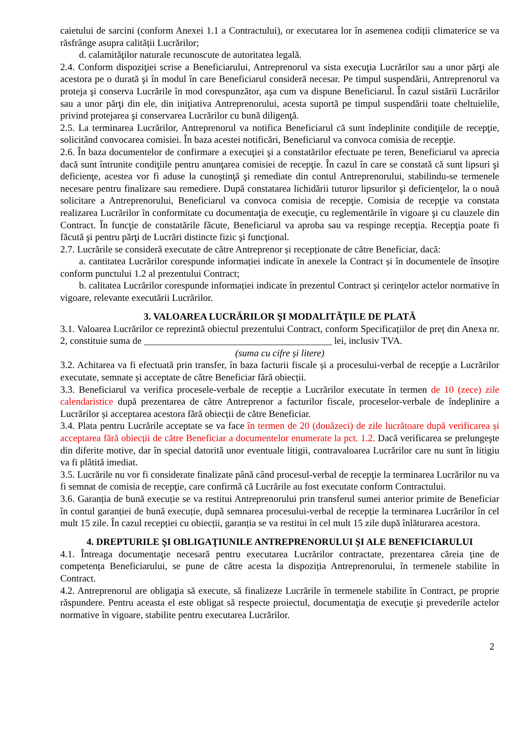caietului de sarcini (conform Anexei 1.1 a Contractului), or executarea lor în asemenea codiții climaterice se va răsfrânge asupra calității Lucrărilor;
d. calamităţilor naturale recunoscute de autoritatea legală.
2.4. Conform dispoziţiei scrise a Beneficiarului, Antreprenorul va sista execuţia Lucrărilor sau a unor părţi ale acestora pe o durată şi în modul în care Beneficiarul consideră necesar. Pe timpul suspendării, Antreprenorul va proteja şi conserva Lucrările în mod corespunzător, aşa cum va dispune Beneficiarul. În cazul sistării Lucrărilor sau a unor părţi din ele, din iniţiativa Antreprenorului, acesta suportă pe timpul suspendării toate cheltuielile, privind protejarea şi conservarea Lucrărilor cu bună diligenţă.
2.5. La terminarea Lucrărilor, Antreprenorul va notifica Beneficiarul că sunt îndeplinite condiţiile de recepţie, solicitând convocarea comisiei. În baza acestei notificări, Beneficiarul va convoca comisia de recepţie.
2.6. În baza documentelor de confirmare a execuţiei şi a constatărilor efectuate pe teren, Beneficiarul va aprecia dacă sunt întrunite condiţiile pentru anunţarea comisiei de recepţie. În cazul în care se constată că sunt lipsuri şi deficienţe, acestea vor fi aduse la cunoştinţă şi remediate din contul Antreprenorului, stabilindu-se termenele necesare pentru finalizare sau remediere. După constatarea lichidării tuturor lipsurilor şi deficienţelor, la o nouă solicitare a Antreprenorului, Beneficiarul va convoca comisia de recepţie. Comisia de recepţie va constata realizarea Lucrărilor în conformitate cu documentaţia de execuţie, cu reglementările în vigoare şi cu clauzele din Contract. În funcţie de constatările făcute, Beneficiarul va aproba sau va respinge recepţia. Recepţia poate fi făcută şi pentru părţi de Lucrări distincte fizic şi funcţional.
2.7. Lucrările se consideră executate de către Antreprenor și recepționate de către Beneficiar, dacă:
a. cantitatea Lucrărilor corespunde informației indicate în anexele la Contract și în documentele de însoțire conform punctului 1.2 al prezentului Contract;
b. calitatea Lucrărilor corespunde informației indicate în prezentul Contract și cerințelor actelor normative în vigoare, relevante executării Lucrărilor.
3. VALOAREA LUCRĂRILOR ŞI MODALITĂŢILE DE PLATĂ
3.1. Valoarea Lucrărilor ce reprezintă obiectul prezentului Contract, conform Specificațiilor de preț din Anexa nr. 2, constituie suma de _______________________________________ lei, inclusiv TVA.
(suma cu cifre și litere)
3.2. Achitarea va fi efectuată prin transfer, în baza facturii fiscale și a procesului-verbal de recepţie a Lucrărilor executate, semnate și acceptate de către Beneficiar fără obiecții.
3.3. Beneficiarul va verifica procesele-verbale de recepție a Lucrărilor executate în termen de 10 (zece) zile calendaristice după prezentarea de către Antreprenor a facturilor fiscale, proceselor-verbale de îndeplinire a Lucrărilor și acceptarea acestora fără obiecții de către Beneficiar.
3.4. Plata pentru Lucrările acceptate se va face în termen de 20 (douăzeci) de zile lucrătoare după verificarea și acceptarea fără obiecții de către Beneficiar a documentelor enumerate la pct. 1.2. Dacă verificarea se prelungeşte din diferite motive, dar în special datorită unor eventuale litigii, contravaloarea Lucrărilor care nu sunt în litigiu va fi plătită imediat.
3.5. Lucrările nu vor fi considerate finalizate până când procesul-verbal de recepţie la terminarea Lucrărilor nu va fi semnat de comisia de recepţie, care confirmă că Lucrările au fost executate conform Contractului.
3.6. Garanția de bună execuție se va restitui Antreprenorului prin transferul sumei anterior primite de Beneficiar în contul garanției de bună execuție, după semnarea procesului-verbal de recepție la terminarea Lucrărilor în cel mult 15 zile. În cazul recepției cu obiecții, garanția se va restitui în cel mult 15 zile după înlăturarea acestora.
4. DREPTURILE ŞI OBLIGAŢIUNILE ANTREPRENORULUI ŞI ALE BENEFICIARULUI
4.1. Întreaga documentaţie necesară pentru executarea Lucrărilor contractate, prezentarea căreia ține de competența Beneficiarului, se pune de către acesta la dispoziția Antreprenorului, în termenele stabilite în Contract.
4.2. Antreprenorul are obligaţia să execute, să finalizeze Lucrările în termenele stabilite în Contract, pe proprie răspundere. Pentru aceasta el este obligat să respecte proiectul, documentaţia de execuţie şi prevederile actelor normative în vigoare, stabilite pentru executarea Lucrărilor.
2